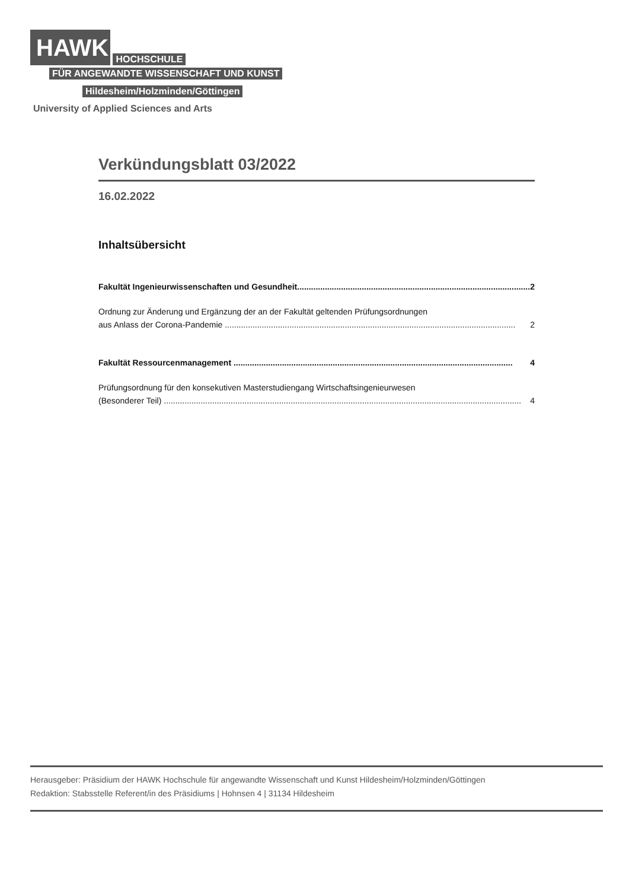HAWK HOCHSCHULE
FÜR ANGEWANDTE WISSENSCHAFT UND KUNST
Hildesheim/Holzminden/Göttingen
University of Applied Sciences and Arts
Verkündungsblatt 03/2022
16.02.2022
Inhaltsübersicht
Fakultät Ingenieurwissenschaften und Gesundheit..................................................................................................... 2
Ordnung zur Änderung und Ergänzung der an der Fakultät geltenden Prüfungsordnungen
aus Anlass der Corona-Pandemie .............................................................................................................................. 2
Fakultät Ressourcenmanagement ......................................................................................................................... 4
Prüfungsordnung für den konsekutiven Masterstudiengang Wirtschaftsingenieurwesen
(Besonderer Teil) ........................................................................................................................................................... 4
Herausgeber: Präsidium der HAWK Hochschule für angewandte Wissenschaft und Kunst Hildesheim/Holzminden/Göttingen
Redaktion: Stabsstelle Referent/in des Präsidiums | Hohnsen 4 | 31134 Hildesheim